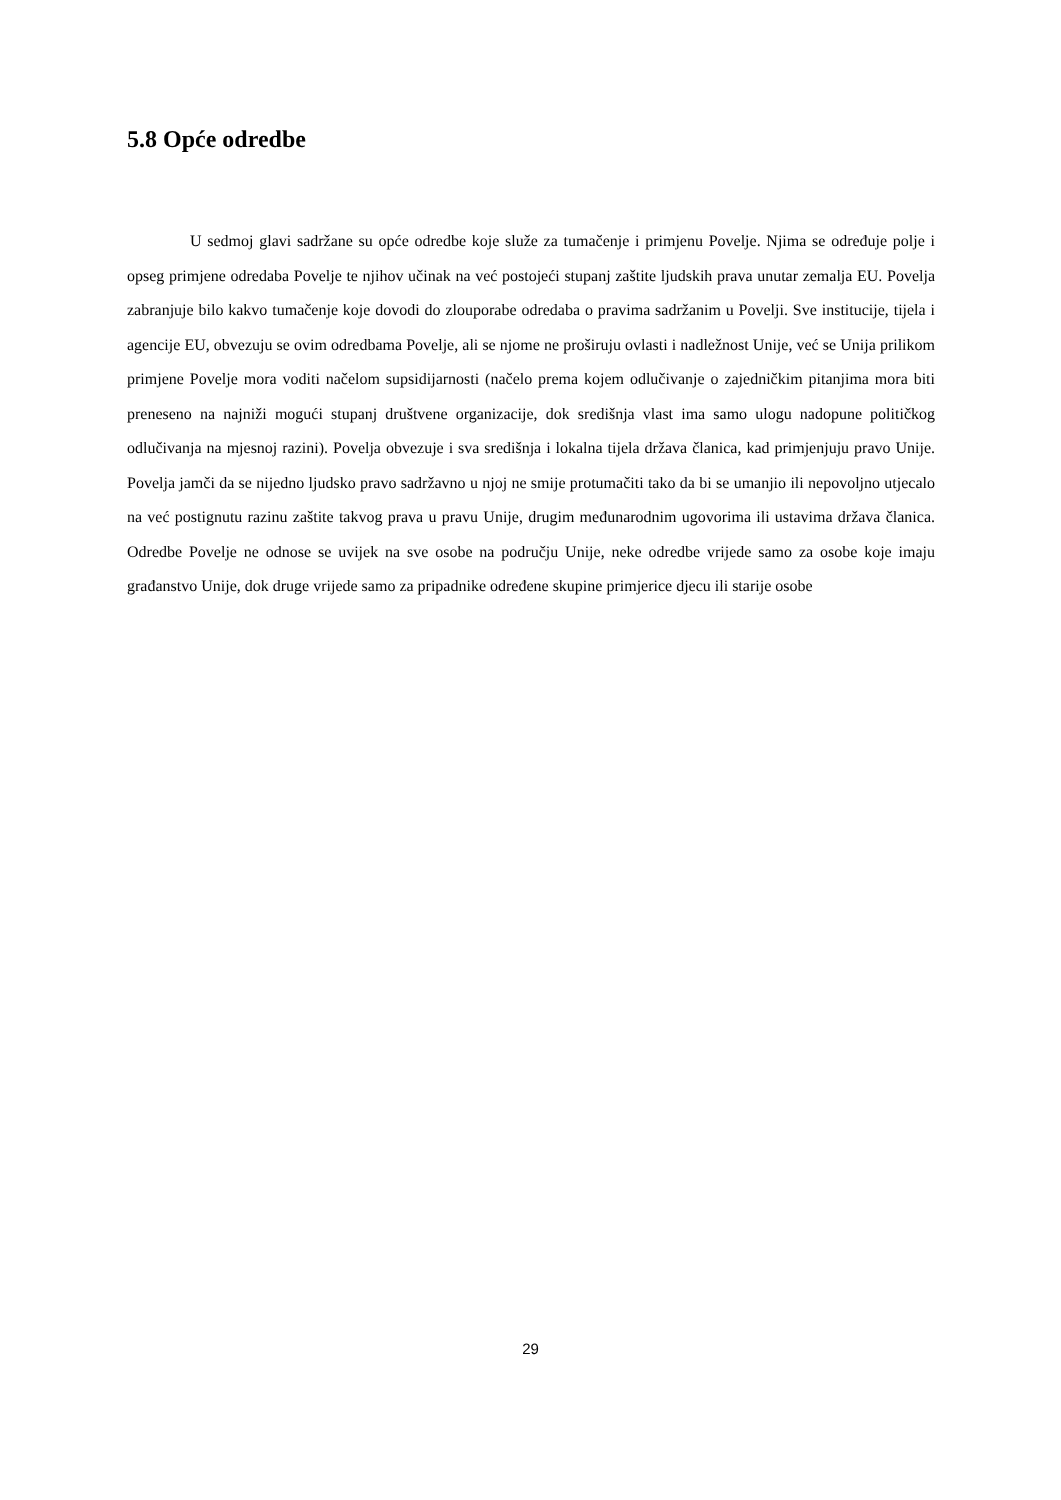5.8 Opće odredbe
U sedmoj glavi sadržane su opće odredbe koje služe za tumačenje i primjenu Povelje. Njima se određuje polje i opseg primjene odredaba Povelje te njihov učinak na već postojeći stupanj zaštite ljudskih prava unutar zemalja EU. Povelja zabranjuje bilo kakvo tumačenje koje dovodi do zlouporabe odredaba o pravima sadržanim u Povelji. Sve institucije, tijela i agencije EU, obvezuju se ovim odredbama Povelje, ali se njome ne proširuju ovlasti i nadležnost Unije, već se Unija prilikom primjene Povelje mora voditi načelom supsidijarnosti (načelo prema kojem odlučivanje o zajedničkim pitanjima mora biti preneseno na najniži mogući stupanj društvene organizacije, dok središnja vlast ima samo ulogu nadopune političkog odlučivanja na mjesnoj razini). Povelja obvezuje i sva središnja i lokalna tijela država članica, kad primjenjuju pravo Unije. Povelja jamči da se nijedno ljudsko pravo sadržavno u njoj ne smije protumačiti tako da bi se umanjio ili nepovoljno utjecalo na već postignutu razinu zaštite takvog prava u pravu Unije, drugim međunarodnim ugovorima ili ustavima država članica. Odredbe Povelje ne odnose se uvijek na sve osobe na području Unije, neke odredbe vrijede samo za osobe koje imaju građanstvo Unije, dok druge vrijede samo za pripadnike određene skupine primjerice djecu ili starije osobe
29